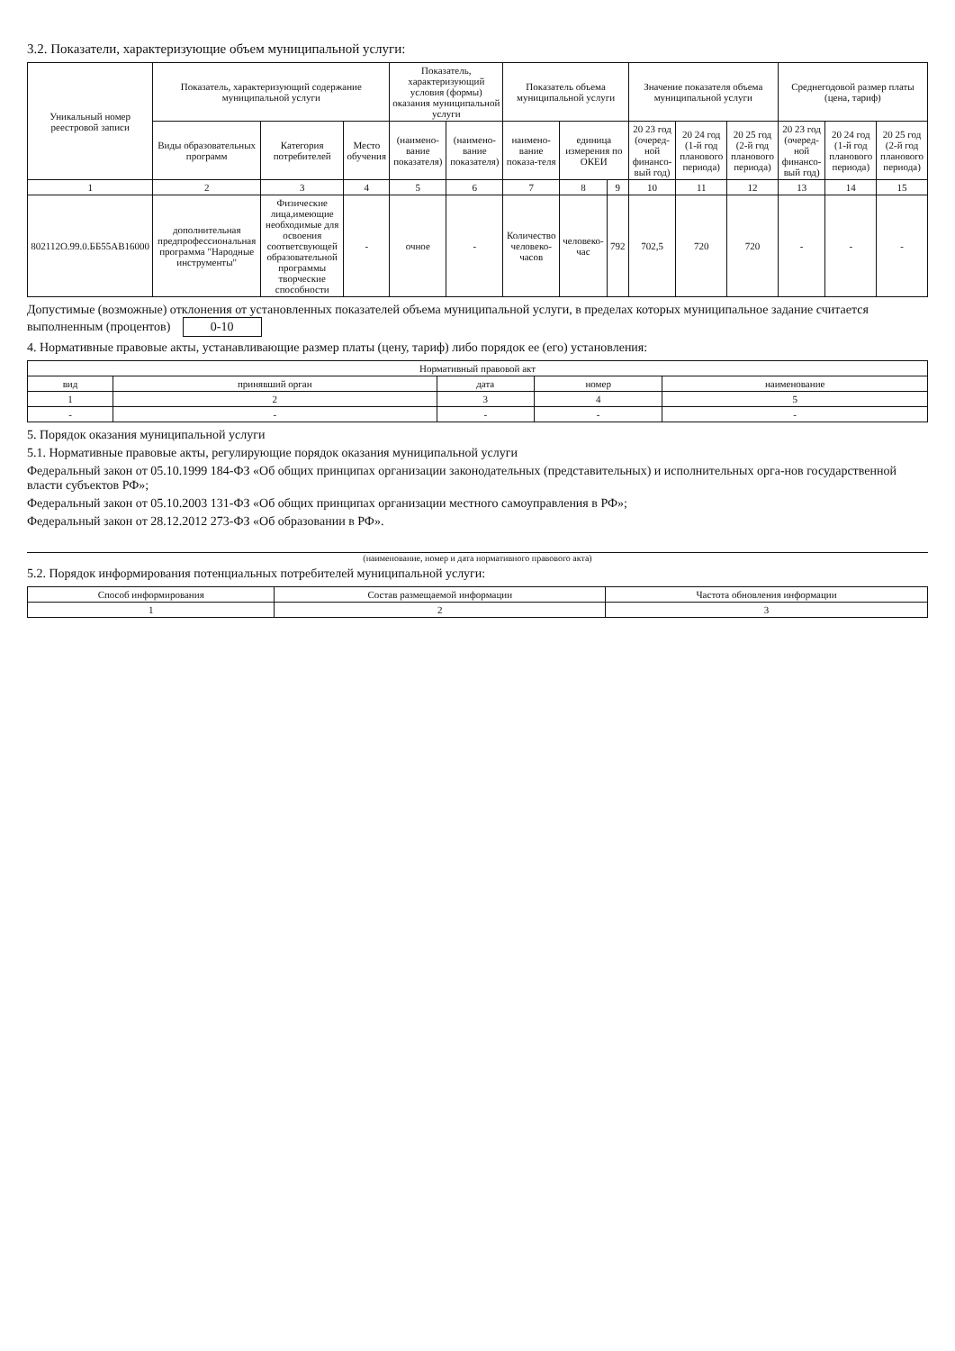3.2. Показатели, характеризующие объем муниципальной услуги:
| Уникальный номер реестровой записи | Показатель, характеризующий содержание муниципальной услуги | | | Показатель, характеризующий условия (формы) оказания муниципальной услуги | | Показатель объема муниципальной услуги | | | Значение показателя объема муниципальной услуги | | | Среднегодовой размер платы (цена, тариф) | | |
| --- | --- | --- | --- | --- | --- | --- | --- | --- | --- | --- | --- | --- | --- | --- |
| | Виды образовательных программ | Категория потребителей | Место обучения | (наимено-вание показателя) | (наимено-вание показателя) | наимено-вание показа-теля | единица измерения по ОКЕИ | | 20 23 год (очеред-ной финансо-вый год) | 20 24 год (1-й год планового периода) | 20 25 год (2-й год планового периода) | 20 23 год (очеред-ной финансо-вый год) | 20 24 год (1-й год планового периода) | 20 25 год (2-й год планового периода) |
| 1 | 2 | 3 | 4 | 5 | 6 | 7 | 8 | 9 | 10 | 11 | 12 | 13 | 14 | 15 |
| 802112О.99.0.ББ55АВ16000 | дополнительная предпрофессиональная программа "Народные инструменты" | Физические лица,имеющие необходимые для освоения соответсвующей образовательной программы творческие способности | - | очное | - | Количество человеко-часов | человеко-час | 792 | 702,5 | 720 | 720 | - | - | - |
Допустимые (возможные) отклонения от установленных показателей объема муниципальной услуги, в пределах которых муниципальное задание считается выполненным (процентов) 0-10
4. Нормативные правовые акты, устанавливающие размер платы (цену, тариф) либо порядок ее (его) установления:
| Нормативный правовой акт | | | | |
| --- | --- | --- | --- | --- |
| вид | принявший орган | дата | номер | наименование |
| 1 | 2 | 3 | 4 | 5 |
| - | - | - | - | - |
5. Порядок оказания муниципальной услуги
5.1. Нормативные правовые акты, регулирующие порядок оказания муниципальной услуги
Федеральный закон от 05.10.1999 184-ФЗ «Об общих принципах организации законодательных (представительных) и исполнительных орга-нов государственной власти субъектов РФ»;
Федеральный закон от 05.10.2003 131-ФЗ «Об общих принципах организации местного самоуправления в РФ»;
Федеральный закон от 28.12.2012 273-ФЗ «Об образовании в РФ».
(наименование, номер и дата нормативного правового акта)
5.2. Порядок информирования потенциальных потребителей муниципальной услуги:
| Способ информирования | Состав размещаемой информации | Частота обновления информации |
| --- | --- | --- |
| 1 | 2 | 3 |